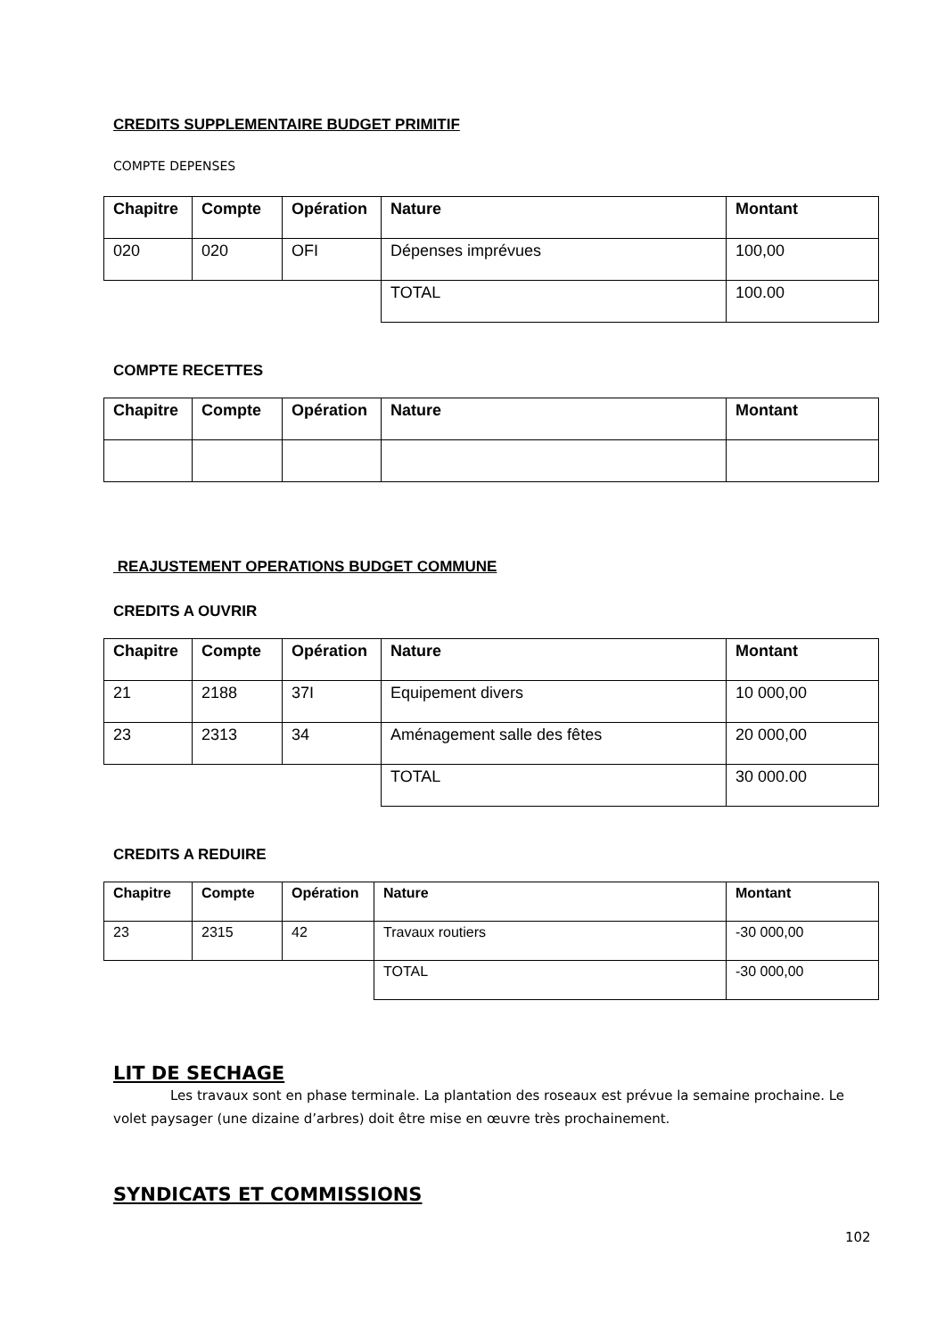CREDITS SUPPLEMENTAIRE BUDGET PRIMITIF
COMPTE DEPENSES
| Chapitre | Compte | Opération | Nature | Montant |
| --- | --- | --- | --- | --- |
| 020 | 020 | OFI | Dépenses imprévues | 100,00 |
| | | | TOTAL | 100.00 |
COMPTE RECETTES
| Chapitre | Compte | Opération | Nature | Montant |
| --- | --- | --- | --- | --- |
REAJUSTEMENT OPERATIONS BUDGET COMMUNE
CREDITS A OUVRIR
| Chapitre | Compte | Opération | Nature | Montant |
| --- | --- | --- | --- | --- |
| 21 | 2188 | 37I | Equipement divers | 10 000,00 |
| 23 | 2313 | 34 | Aménagement salle des fêtes | 20 000,00 |
| | | | TOTAL | 30 000.00 |
CREDITS A REDUIRE
| Chapitre | Compte | Opération | Nature | Montant |
| --- | --- | --- | --- | --- |
| 23 | 2315 | 42 | Travaux routiers | -30 000,00 |
| | | | TOTAL | -30 000,00 |
LIT DE SECHAGE
Les travaux sont en phase terminale. La plantation des roseaux est prévue la semaine prochaine. Le volet paysager (une dizaine d’arbres) doit être mise en œuvre très prochainement.
SYNDICATS ET COMMISSIONS
102